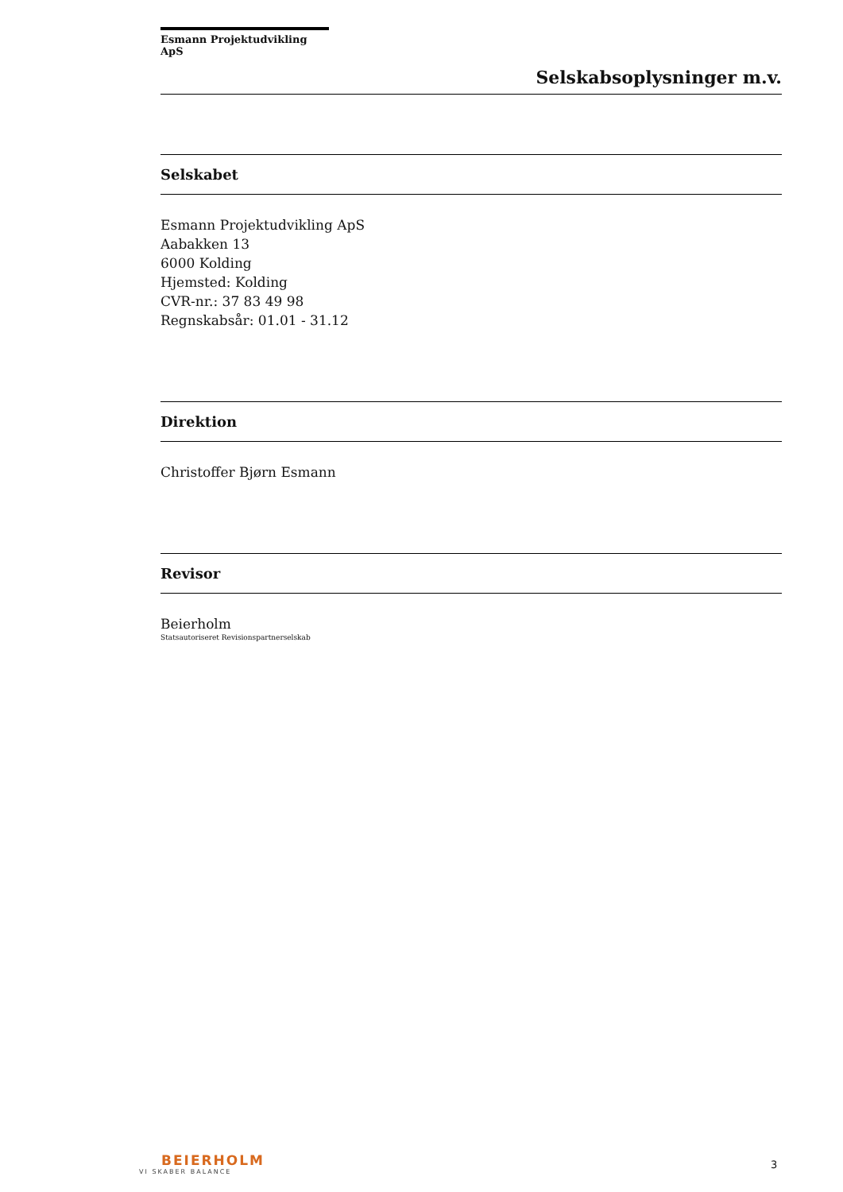Esmann Projektudvikling ApS
Selskabsoplysninger m.v.
Selskabet
Esmann Projektudvikling ApS
Aabakken 13
6000 Kolding
Hjemsted: Kolding
CVR-nr.: 37 83 49 98
Regnskabsår: 01.01 - 31.12
Direktion
Christoffer Bjørn Esmann
Revisor
Beierholm
Statsautoriseret Revisionspartnerselskab
BEIERHOLM
VI SKABER BALANCE
3